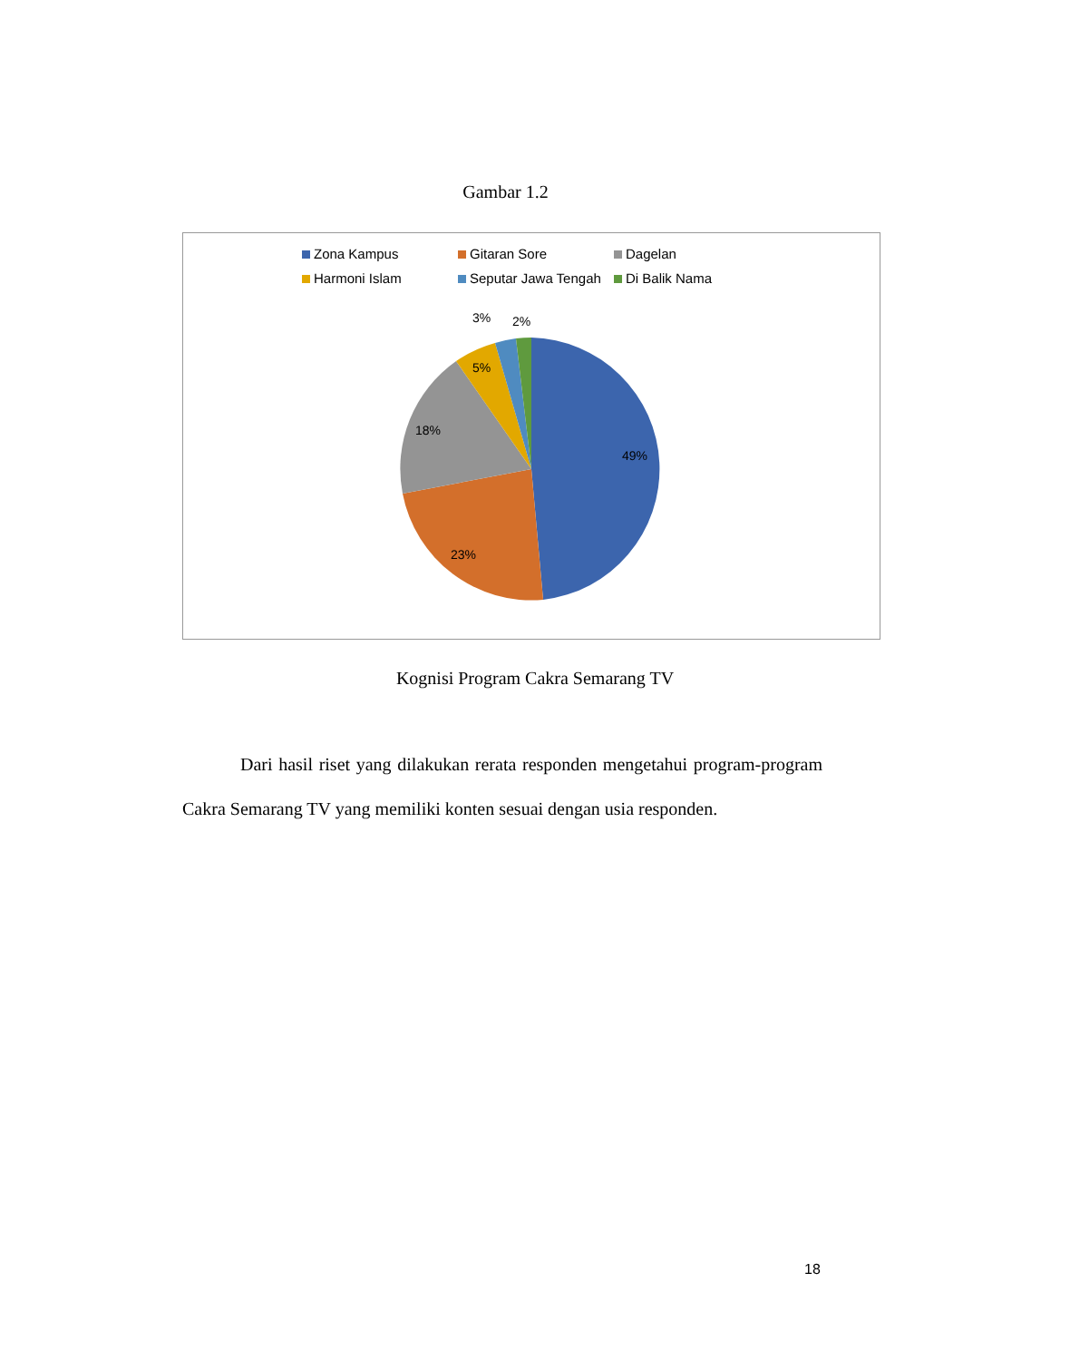Gambar 1.2
Zona Kampus
Gitaran Sore
Dagelan
Harmoni Islam
Seputar Jawa Tengah
Di Balik Nama
49%
23%
18%
5%
3%
2%
Kognisi Program Cakra Semarang TV
Dari hasil riset yang dilakukan rerata responden mengetahui program-program Cakra Semarang TV yang memiliki konten sesuai dengan usia responden.
18